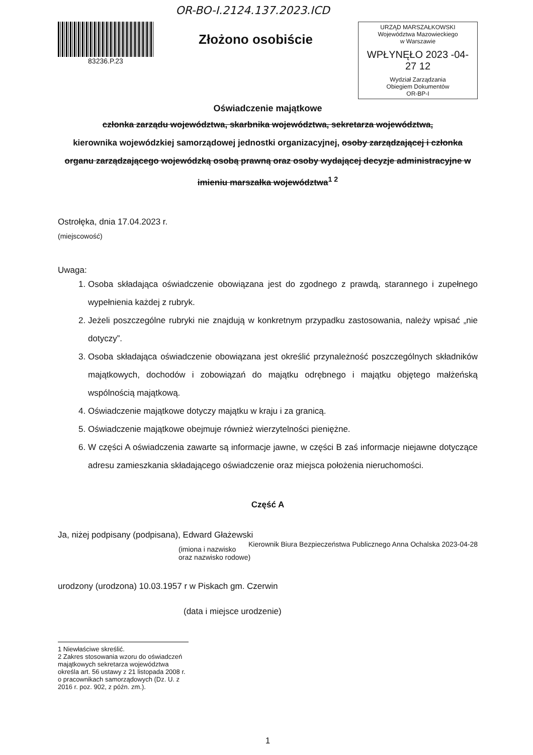OR-BO-I.2124.137.2023.ICD
83236.P.23
Złożono osobiście
URZĄD MARSZAŁKOWSKI
Województwa Mazowieckiego
w Warszawie
WPŁYNĘŁO 2023 -04- 27 12
Wydział Zarządzania
Obiegiem Dokumentów
OR-BP-I
Oświadczenie majątkowe
członka zarządu województwa, skarbnika województwa, sekretarza województwa,
kierownika wojewódzkiej samorządowej jednostki organizacyjnej, osoby zarządzającej i członka organu zarządzającego wojewódzką osobą prawną oraz osoby wydającej decyzje administracyjne w imieniu marszałka województwa<sup>1 2</sup>
Ostrołęka, dnia 17.04.2023 r.
(miejscowość)
Uwaga:
1. Osoba składająca oświadczenie obowiązana jest do zgodnego z prawdą, starannego i zupełnego wypełnienia każdej z rubryk.
2. Jeżeli poszczególne rubryki nie znajdują w konkretnym przypadku zastosowania, należy wpisać „nie dotyczy”.
3. Osoba składająca oświadczenie obowiązana jest określić przynależność poszczególnych składników majątkowych, dochodów i zobowiązań do majątku odrębnego i majątku objętego małżeńską wspólnością majątkową.
4. Oświadczenie majątkowe dotyczy majątku w kraju i za granicą.
5. Oświadczenie majątkowe obejmuje również wierzytelności pieniężne.
6. W części A oświadczenia zawarte są informacje jawne, w części B zaś informacje niejawne dotyczące adresu zamieszkania składającego oświadczenie oraz miejsca położenia nieruchomości.
Część A
Ja, niżej podpisany (podpisana), Edward Głażewski Kierownik Biura Bezpieczeństwa Publicznego Anna Ochalska 2023-04-28
(imiona i nazwisko oraz nazwisko rodowe)
urodzony (urodzona) 10.03.1957 r w Piskach gm. Czerwin
(data i miejsce urodzenie)
1 Niewłaściwe skreślić.
2 Zakres stosowania wzoru do oświadczeń majątkowych sekretarza województwa określa art. 56 ustawy z 21 listopada 2008 r. o pracownikach samorządowych (Dz. U. z 2016 r. poz. 902, z późn. zm.).
1